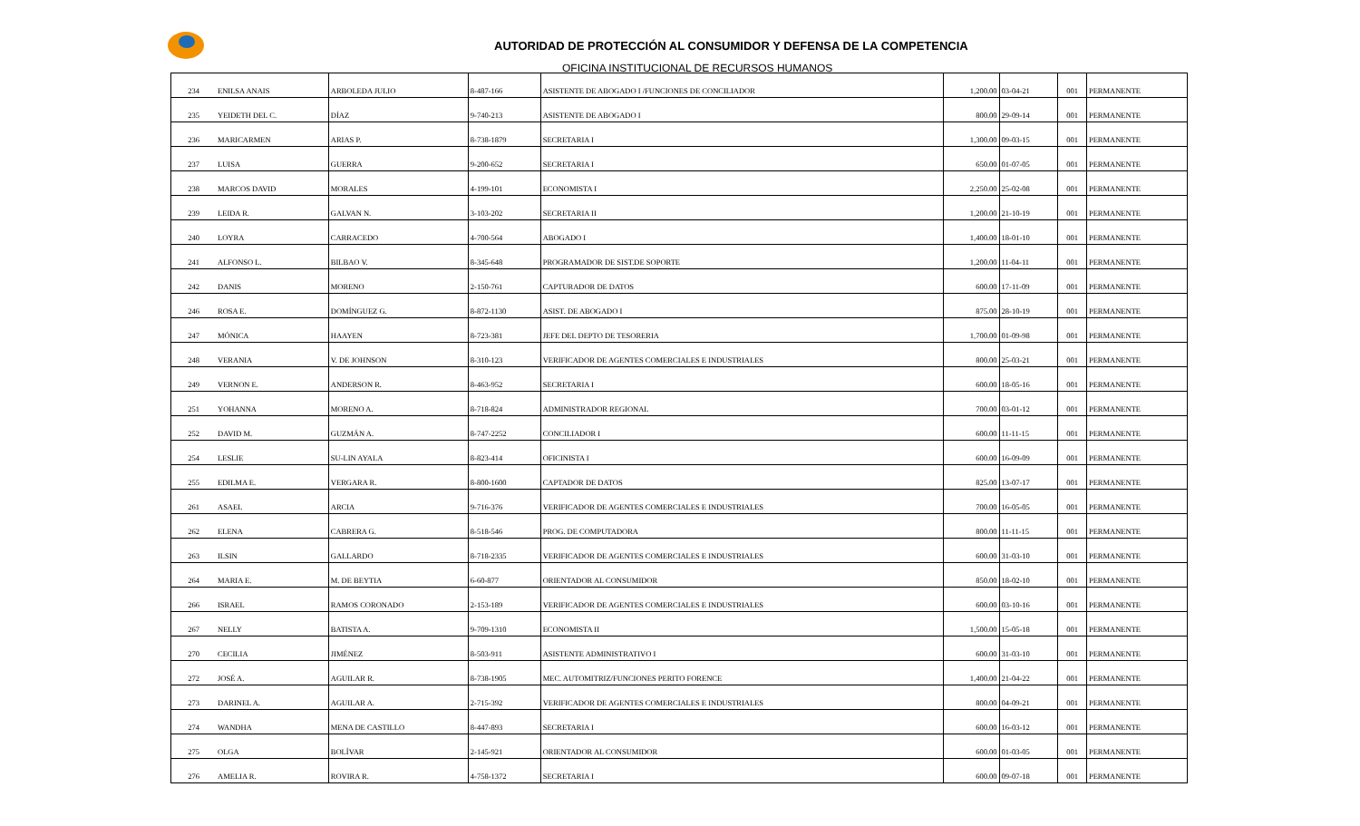AUTORIDAD DE PROTECCIÓN AL CONSUMIDOR Y DEFENSA DE LA COMPETENCIA
OFICINA INSTITUCIONAL DE RECURSOS HUMANOS
| 234 | ENILSA ANAIS | ARBOLEDA JULIO | 8-487-166 | ASISTENTE DE ABOGADO I /FUNCIONES DE CONCILIADOR | 1,200.00 | 03-04-21 | 001 | PERMANENTE |
| 235 | YEIDETH DEL C. | DÍAZ | 9-740-213 | ASISTENTE DE ABOGADO I | 800.00 | 29-09-14 | 001 | PERMANENTE |
| 236 | MARICARMEN | ARIAS P. | 8-738-1879 | SECRETARIA I | 1,300.00 | 09-03-15 | 001 | PERMANENTE |
| 237 | LUISA | GUERRA | 9-200-652 | SECRETARIA I | 650.00 | 01-07-05 | 001 | PERMANENTE |
| 238 | MARCOS DAVID | MORALES | 4-199-101 | ECONOMISTA I | 2,250.00 | 25-02-08 | 001 | PERMANENTE |
| 239 | LEIDA R. | GALVAN N. | 3-103-202 | SECRETARIA II | 1,200.00 | 21-10-19 | 001 | PERMANENTE |
| 240 | LOYRA | CARRACEDO | 4-700-564 | ABOGADO I | 1,400.00 | 18-01-10 | 001 | PERMANENTE |
| 241 | ALFONSO L. | BILBAO V. | 8-345-648 | PROGRAMADOR DE SIST.DE SOPORTE | 1,200.00 | 11-04-11 | 001 | PERMANENTE |
| 242 | DANIS | MORENO | 2-150-761 | CAPTURADOR DE DATOS | 600.00 | 17-11-09 | 001 | PERMANENTE |
| 246 | ROSA E. | DOMÍNGUEZ G. | 8-872-1130 | ASIST. DE ABOGADO I | 875.00 | 28-10-19 | 001 | PERMANENTE |
| 247 | MÓNICA | HAAYEN | 8-723-381 | JEFE DEL DEPTO DE TESORERIA | 1,700.00 | 01-09-98 | 001 | PERMANENTE |
| 248 | VERANIA | V. DE JOHNSON | 8-310-123 | VERIFICADOR DE AGENTES COMERCIALES E INDUSTRIALES | 800.00 | 25-03-21 | 001 | PERMANENTE |
| 249 | VERNON E. | ANDERSON R. | 8-463-952 | SECRETARIA I | 600.00 | 18-05-16 | 001 | PERMANENTE |
| 251 | YOHANNA | MORENO A. | 8-718-824 | ADMINISTRADOR REGIONAL | 700.00 | 03-01-12 | 001 | PERMANENTE |
| 252 | DAVID M. | GUZMÁN A. | 8-747-2252 | CONCILIADOR I | 600.00 | 11-11-15 | 001 | PERMANENTE |
| 254 | LESLIE | SU-LIN AYALA | 8-823-414 | OFICINISTA I | 600.00 | 16-09-09 | 001 | PERMANENTE |
| 255 | EDILMA E. | VERGARA R. | 8-800-1600 | CAPTADOR DE DATOS | 825.00 | 13-07-17 | 001 | PERMANENTE |
| 261 | ASAEL | ARCIA | 9-716-376 | VERIFICADOR DE AGENTES COMERCIALES E INDUSTRIALES | 700.00 | 16-05-05 | 001 | PERMANENTE |
| 262 | ELENA | CABRERA G. | 8-518-546 | PROG. DE COMPUTADORA | 800.00 | 11-11-15 | 001 | PERMANENTE |
| 263 | ILSIN | GALLARDO | 8-718-2335 | VERIFICADOR DE AGENTES COMERCIALES E INDUSTRIALES | 600.00 | 31-03-10 | 001 | PERMANENTE |
| 264 | MARIA E. | M. DE BEYTIA | 6-60-877 | ORIENTADOR AL CONSUMIDOR | 850.00 | 18-02-10 | 001 | PERMANENTE |
| 266 | ISRAEL | RAMOS CORONADO | 2-153-189 | VERIFICADOR DE AGENTES COMERCIALES E INDUSTRIALES | 600.00 | 03-10-16 | 001 | PERMANENTE |
| 267 | NELLY | BATISTA A. | 9-709-1310 | ECONOMISTA II | 1,500.00 | 15-05-18 | 001 | PERMANENTE |
| 270 | CECILIA | JIMÉNEZ | 8-503-911 | ASISTENTE ADMINISTRATIVO I | 600.00 | 31-03-10 | 001 | PERMANENTE |
| 272 | JOSÉ A. | AGUILAR R. | 8-738-1905 | MEC. AUTOMITRIZ/FUNCIONES PERITO FORENCE | 1,400.00 | 21-04-22 | 001 | PERMANENTE |
| 273 | DARINEL A. | AGUILAR A. | 2-715-392 | VERIFICADOR DE AGENTES COMERCIALES E INDUSTRIALES | 800.00 | 04-09-21 | 001 | PERMANENTE |
| 274 | WANDHA | MENA DE CASTILLO | 8-447-893 | SECRETARIA I | 600.00 | 16-03-12 | 001 | PERMANENTE |
| 275 | OLGA | BOLÍVAR | 2-145-921 | ORIENTADOR AL CONSUMIDOR | 600.00 | 01-03-05 | 001 | PERMANENTE |
| 276 | AMELIA R. | ROVIRA R. | 4-758-1372 | SECRETARIA I | 600.00 | 09-07-18 | 001 | PERMANENTE |